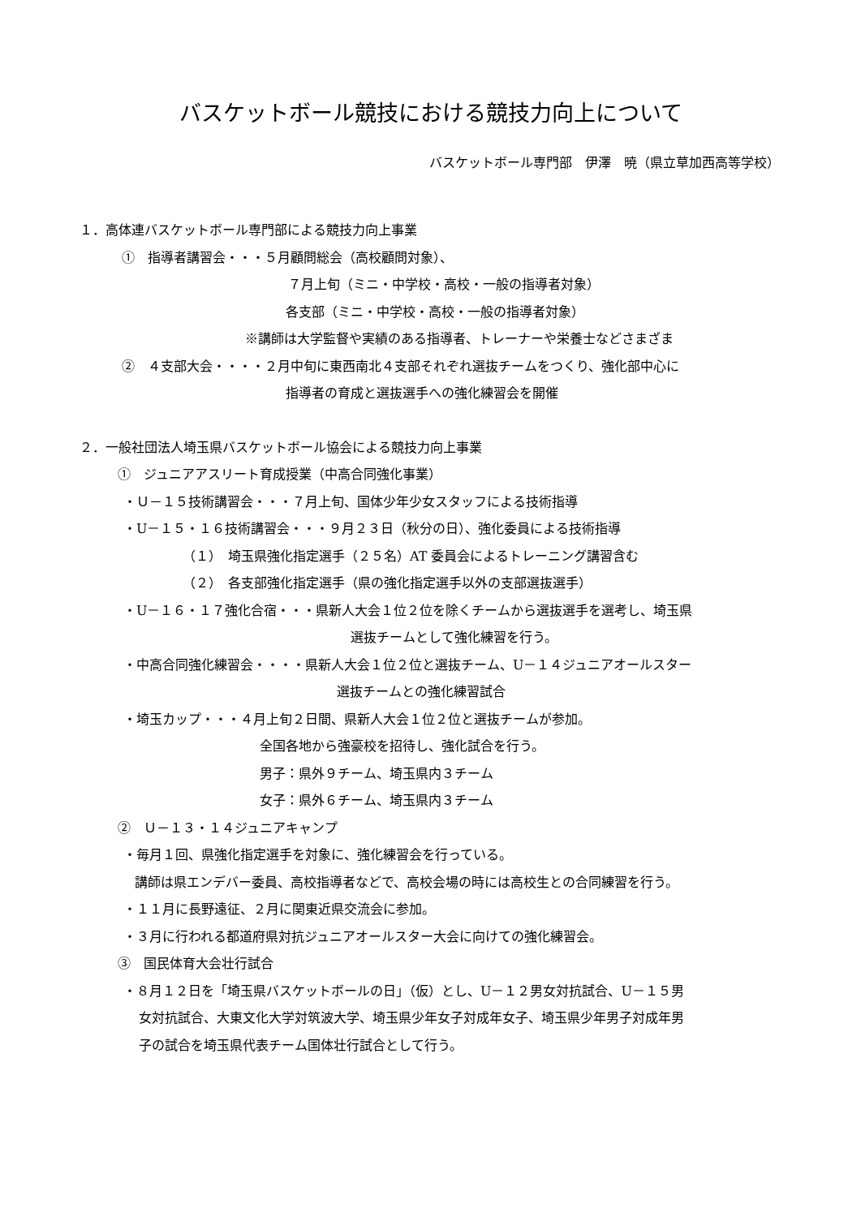バスケットボール競技における競技力向上について
バスケットボール専門部　伊澤　暁（県立草加西高等学校）
１．高体連バスケットボール専門部による競技力向上事業
①　指導者講習会・・・５月顧問総会（高校顧問対象）、
７月上旬（ミニ・中学校・高校・一般の指導者対象）
各支部（ミニ・中学校・高校・一般の指導者対象）
※講師は大学監督や実績のある指導者、トレーナーや栄養士などさまざま
②　４支部大会・・・・２月中旬に東西南北４支部それぞれ選抜チームをつくり、強化部中心に
指導者の育成と選抜選手への強化練習会を開催
２．一般社団法人埼玉県バスケットボール協会による競技力向上事業
①　ジュニアアスリート育成授業（中高合同強化事業）
・Ｕ－１５技術講習会・・・７月上旬、国体少年少女スタッフによる技術指導
・U－１５・１６技術講習会・・・９月２３日（秋分の日）、強化委員による技術指導
（１）　埼玉県強化指定選手（２５名）AT 委員会によるトレーニング講習含む
（２）　各支部強化指定選手（県の強化指定選手以外の支部選抜選手）
・U－１６・１７強化合宿・・・県新人大会１位２位を除くチームから選抜選手を選考し、埼玉県
選抜チームとして強化練習を行う。
・中高合同強化練習会・・・・県新人大会１位２位と選抜チーム、U－１４ジュニアオールスター
選抜チームとの強化練習試合
・埼玉カップ・・・４月上旬２日間、県新人大会１位２位と選抜チームが参加。
全国各地から強豪校を招待し、強化試合を行う。
男子：県外９チーム、埼玉県内３チーム
女子：県外６チーム、埼玉県内３チーム
②　Ｕ－１３・１４ジュニアキャンプ
・毎月１回、県強化指定選手を対象に、強化練習会を行っている。
講師は県エンデバー委員、高校指導者などで、高校会場の時には高校生との合同練習を行う。
・１１月に長野遠征、２月に関東近県交流会に参加。
・３月に行われる都道府県対抗ジュニアオールスター大会に向けての強化練習会。
③　国民体育大会壮行試合
・８月１２日を「埼玉県バスケットボールの日」（仮）とし、U－１２男女対抗試合、U－１５男
女対抗試合、大東文化大学対筑波大学、埼玉県少年女子対成年女子、埼玉県少年男子対成年男
子の試合を埼玉県代表チーム国体壮行試合として行う。